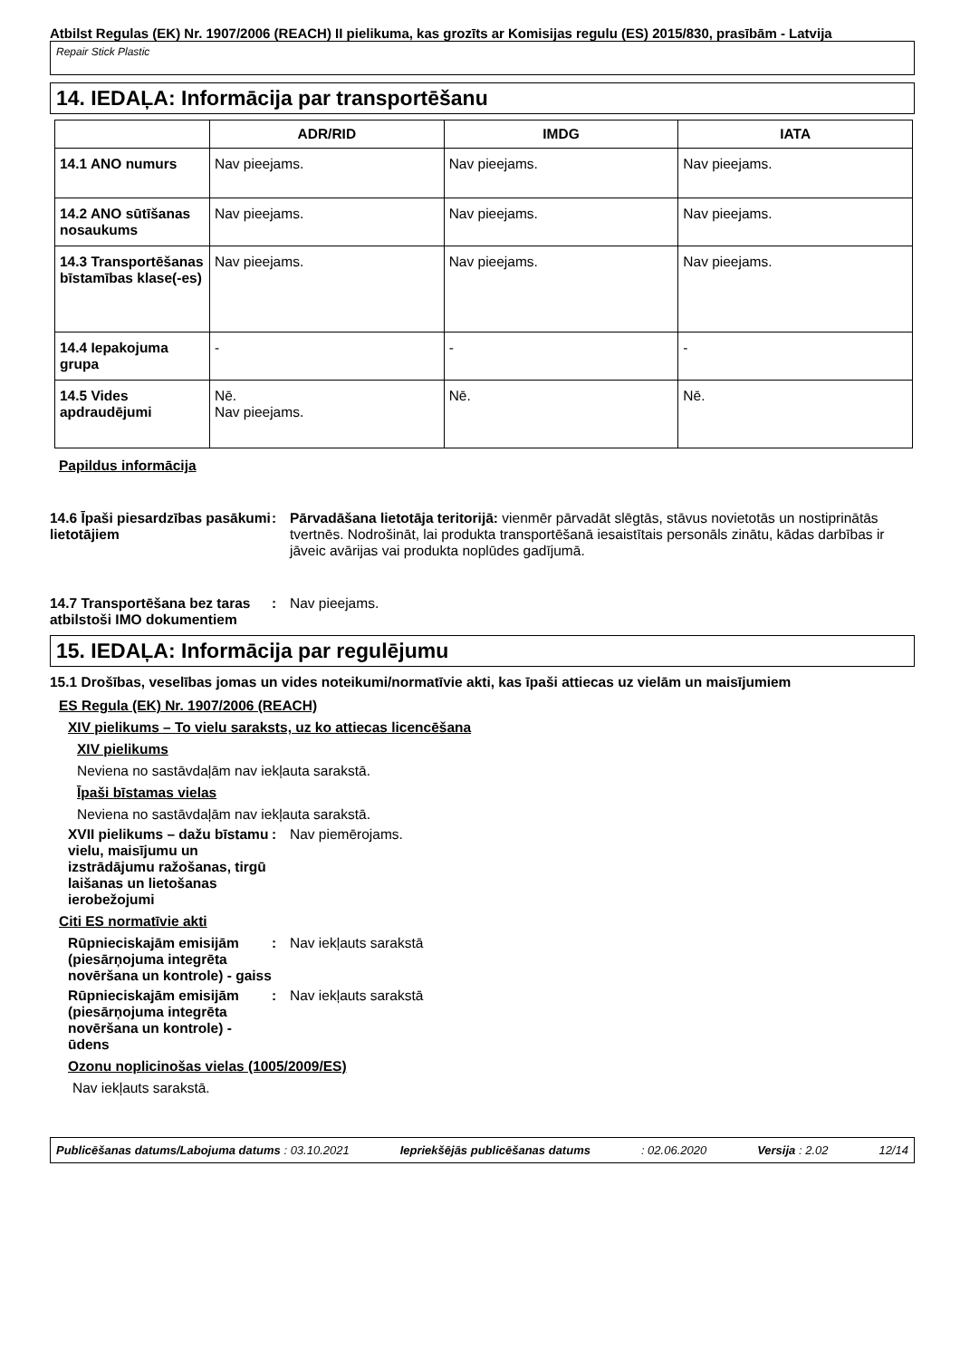Atbilst Regulas (EK) Nr. 1907/2006 (REACH) II pielikuma, kas grozīts ar Komisijas regulu (ES) 2015/830, prasībām - Latvija
Repair Stick Plastic
14. IEDAĻA: Informācija par transportēšanu
| | ADR/RID | IMDG | IATA |
| --- | --- | --- | --- |
| 14.1 ANO numurs | Nav pieejams. | Nav pieejams. | Nav pieejams. |
| 14.2 ANO sūtīšanas nosaukums | Nav pieejams. | Nav pieejams. | Nav pieejams. |
| 14.3 Transportēšanas bīstamības klase(-es) | Nav pieejams. | Nav pieejams. | Nav pieejams. |
| 14.4 Iepakojuma grupa | - | - | - |
| 14.5 Vides apdraudējumi | Nē. Nav pieejams. | Nē. | Nē. |
Papildus informācija
14.6 Īpaši piesardzības pasākumi lietotājiem
: Pārvadāšana lietotāja teritorijā: vienmēr pārvadāt slēgtās, stāvus novietotās un nostiprinātās tvertnēs. Nodrošināt, lai produkta transportēšanā iesaistītais personāls zinātu, kādas darbības ir jāveic avārijas vai produkta noplūdes gadījumā.
14.7 Transportēšana bez taras atbilstoši IMO dokumentiem
: Nav pieejams.
15. IEDAĻA: Informācija par regulējumu
15.1 Drošības, veselības jomas un vides noteikumi/normatīvie akti, kas īpaši attiecas uz vielām un maisījumiem
ES Regula (EK) Nr. 1907/2006 (REACH)
XIV pielikums – To vielu saraksts, uz ko attiecas licencēšana
XIV pielikums
Neviena no sastāvdaļām nav iekļauta sarakstā.
Īpaši bīstamas vielas
Neviena no sastāvdaļām nav iekļauta sarakstā.
XVII pielikums – dažu bīstamu vielu, maisījumu un izstrādājumu ražošanas, tirgū laišanas un lietošanas ierobežojumi
: Nav piemērojams.
Citi ES normatīvie akti
Rūpnieciskajām emisijām (piesārņojuma integrēta novēršana un kontrole) - gaiss
: Nav iekļauts sarakstā
Rūpnieciskajām emisijām (piesārņojuma integrēta novēršana un kontrole) - ūdens
: Nav iekļauts sarakstā
Ozonu noplicinošas vielas (1005/2009/ES)
Nav iekļauts sarakstā.
Publicēšanas datums/Labojuma datums : 03.10.2021 Iepriekšējās publicēšanas datums: 02.06.2020 Versija : 2.02 12/14